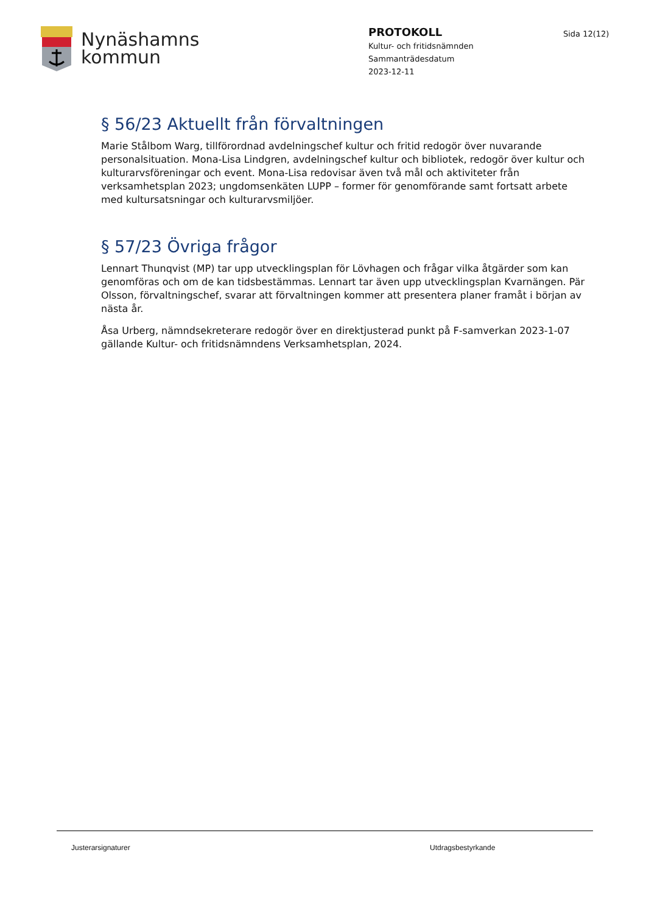Nynäshamns
kommun
PROTOKOLL
Kultur- och fritidsnämnden
Sammanträdesdatum
2023-12-11
Sida 12(12)
§ 56/23 Aktuellt från förvaltningen
Marie Stålbom Warg, tillförordnad avdelningschef kultur och fritid redogör över nuvarande personalsituation. Mona-Lisa Lindgren, avdelningschef kultur och bibliotek, redogör över kultur och kulturarvsföreningar och event. Mona-Lisa redovisar även två mål och aktiviteter från verksamhetsplan 2023; ungdomsenkäten LUPP – former för genomförande samt fortsatt arbete med kultursatsningar och kulturarvsmiljöer.
§ 57/23 Övriga frågor
Lennart Thunqvist (MP) tar upp utvecklingsplan för Lövhagen och frågar vilka åtgärder som kan genomföras och om de kan tidsbestämmas. Lennart tar även upp utvecklingsplan Kvarnängen. Pär Olsson, förvaltningschef, svarar att förvaltningen kommer att presentera planer framåt i början av nästa år.
Åsa Urberg, nämndsekreterare redogör över en direktjusterad punkt på F-samverkan 2023-1-07 gällande Kultur- och fritidsnämndens Verksamhetsplan, 2024.
Justerarsignaturer Utdragsbestyrkande